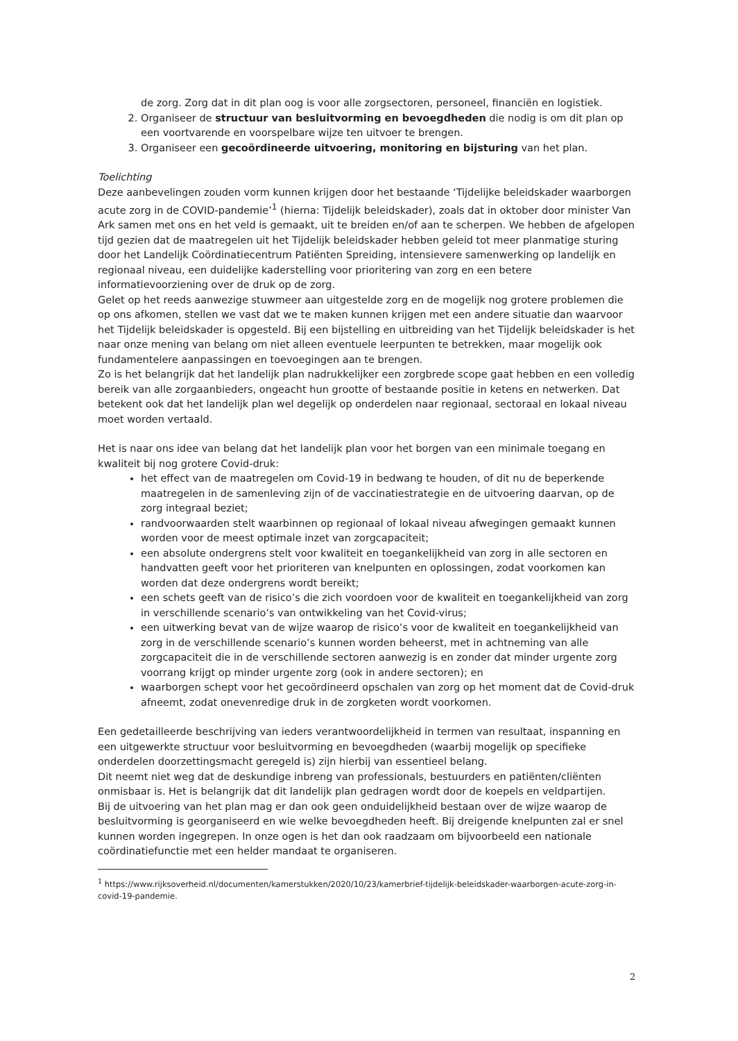de zorg. Zorg dat in dit plan oog is voor alle zorgsectoren, personeel, financiën en logistiek.
2. Organiseer de structuur van besluitvorming en bevoegdheden die nodig is om dit plan op een voortvarende en voorspelbare wijze ten uitvoer te brengen.
3. Organiseer een gecoördineerde uitvoering, monitoring en bijsturing van het plan.
Toelichting
Deze aanbevelingen zouden vorm kunnen krijgen door het bestaande ‘Tijdelijke beleidskader waarborgen acute zorg in de COVID-pandemie’<sup>1</sup> (hierna: Tijdelijk beleidskader), zoals dat in oktober door minister Van Ark samen met ons en het veld is gemaakt, uit te breiden en/of aan te scherpen. We hebben de afgelopen tijd gezien dat de maatregelen uit het Tijdelijk beleidskader hebben geleid tot meer planmatige sturing door het Landelijk Coördinatiecentrum Patiënten Spreiding, intensievere samenwerking op landelijk en regionaal niveau, een duidelijke kaderstelling voor prioritering van zorg en een betere informatievoorziening over de druk op de zorg.
Gelet op het reeds aanwezige stuwmeer aan uitgestelde zorg en de mogelijk nog grotere problemen die op ons afkomen, stellen we vast dat we te maken kunnen krijgen met een andere situatie dan waarvoor het Tijdelijk beleidskader is opgesteld. Bij een bijstelling en uitbreiding van het Tijdelijk beleidskader is het naar onze mening van belang om niet alleen eventuele leerpunten te betrekken, maar mogelijk ook fundamentelere aanpassingen en toevoegingen aan te brengen.
Zo is het belangrijk dat het landelijk plan nadrukkelijker een zorgbrede scope gaat hebben en een volledig bereik van alle zorgaanbieders, ongeacht hun grootte of bestaande positie in ketens en netwerken. Dat betekent ook dat het landelijk plan wel degelijk op onderdelen naar regionaal, sectoraal en lokaal niveau moet worden vertaald.
Het is naar ons idee van belang dat het landelijk plan voor het borgen van een minimale toegang en kwaliteit bij nog grotere Covid-druk:
het effect van de maatregelen om Covid-19 in bedwang te houden, of dit nu de beperkende maatregelen in de samenleving zijn of de vaccinatiestrategie en de uitvoering daarvan, op de zorg integraal beziet;
randvoorwaarden stelt waarbinnen op regionaal of lokaal niveau afwegingen gemaakt kunnen worden voor de meest optimale inzet van zorgcapaciteit;
een absolute ondergrens stelt voor kwaliteit en toegankelijkheid van zorg in alle sectoren en handvatten geeft voor het prioriteren van knelpunten en oplossingen, zodat voorkomen kan worden dat deze ondergrens wordt bereikt;
een schets geeft van de risico’s die zich voordoen voor de kwaliteit en toegankelijkheid van zorg in verschillende scenario’s van ontwikkeling van het Covid-virus;
een uitwerking bevat van de wijze waarop de risico’s voor de kwaliteit en toegankelijkheid van zorg in de verschillende scenario’s kunnen worden beheerst, met in achtneming van alle zorgcapaciteit die in de verschillende sectoren aanwezig is en zonder dat minder urgente zorg voorrang krijgt op minder urgente zorg (ook in andere sectoren); en
waarborgen schept voor het gecoördineerd opschalen van zorg op het moment dat de Covid-druk afneemt, zodat onevenredige druk in de zorgketen wordt voorkomen.
Een gedetailleerde beschrijving van ieders verantwoordelijkheid in termen van resultaat, inspanning en een uitgewerkte structuur voor besluitvorming en bevoegdheden (waarbij mogelijk op specifieke onderdelen doorzettingsmacht geregeld is) zijn hierbij van essentieel belang.
Dit neemt niet weg dat de deskundige inbreng van professionals, bestuurders en patiënten/cliënten onmisbaar is. Het is belangrijk dat dit landelijk plan gedragen wordt door de koepels en veldpartijen.
Bij de uitvoering van het plan mag er dan ook geen onduidelijkheid bestaan over de wijze waarop de besluitvorming is georganiseerd en wie welke bevoegdheden heeft. Bij dreigende knelpunten zal er snel kunnen worden ingegrepen. In onze ogen is het dan ook raadzaam om bijvoorbeeld een nationale coördinatiefunctie met een helder mandaat te organiseren.
<sup>1</sup> https://www.rijksoverheid.nl/documenten/kamerstukken/2020/10/23/kamerbrief-tijdelijk-beleidskader-waarborgen-acute-zorg-in-covid-19-pandemie.
2